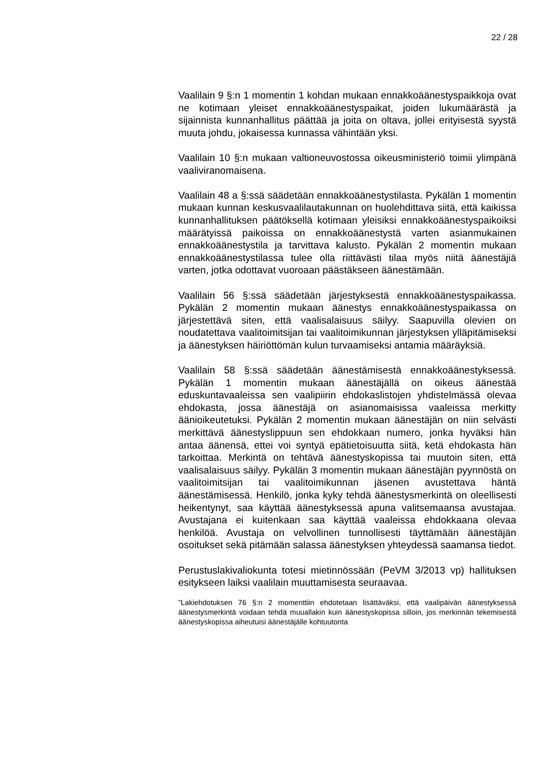22 / 28
Vaalilain 9 §:n 1 momentin 1 kohdan mukaan ennakkoäänestyspaikkoja ovat ne kotimaan yleiset ennakkoäänestyspaikat, joiden lukumäärästä ja sijainnista kunnanhallitus päättää ja joita on oltava, jollei erityisestä syystä muuta johdu, jokaisessa kunnassa vähintään yksi.
Vaalilain 10 §:n mukaan valtioneuvostossa oikeusministeriö toimii ylimpänä vaaliviranomaisena.
Vaalilain 48 a §:ssä säädetään ennakkoäänestystilasta. Pykälän 1 momentin mukaan kunnan keskusvaalilautakunnan on huolehdittava siitä, että kaikissa kunnanhallituksen päätöksellä kotimaan yleisiksi ennakkoäänestyspaikoiksi määrätyissä paikoissa on ennakkoäänestystä varten asianmukainen ennakkoäänestystila ja tarvittava kalusto. Pykälän 2 momentin mukaan ennakkoäänestystilassa tulee olla riittävästi tilaa myös niitä äänestäjiä varten, jotka odottavat vuoroaan päästäkseen äänestämään.
Vaalilain 56 §:ssä säädetään järjestyksestä ennakkoäänestyspaikassa. Pykälän 2 momentin mukaan äänestys ennakkoäänestyspaikassa on järjestettävä siten, että vaalisalaisuus säilyy. Saapuvilla olevien on noudatettava vaalitoimitsijan tai vaalitoimikunnan järjestyksen ylläpitämiseksi ja äänestyksen häiriöttömän kulun turvaamiseksi antamia määräyksiä.
Vaalilain 58 §:ssä säädetään äänestämisestä ennakkoäänestyksessä. Pykälän 1 momentin mukaan äänestäjällä on oikeus äänestää eduskuntavaaleissa sen vaalipiirin ehdokaslistojen yhdistelmässä olevaa ehdokasta, jossa äänestäjä on asianomaisissa vaaleissa merkitty äänioikeutetuksi. Pykälän 2 momentin mukaan äänestäjän on niin selvästi merkittävä äänestyslippuun sen ehdokkaan numero, jonka hyväksi hän antaa äänensä, ettei voi syntyä epätietoisuutta siitä, ketä ehdokasta hän tarkoittaa. Merkintä on tehtävä äänestyskopissa tai muutoin siten, että vaalisalaisuus säilyy. Pykälän 3 momentin mukaan äänestäjän pyynnöstä on vaalitoimitsijan tai vaalitoimikunnan jäsenen avustettava häntä äänestämisessä. Henkilö, jonka kyky tehdä äänestysmerkintä on oleellisesti heikentynyt, saa käyttää äänestyksessä apuna valitsemaansa avustajaa. Avustajana ei kuitenkaan saa käyttää vaaleissa ehdokkaana olevaa henkilöä. Avustaja on velvollinen tunnollisesti täyttämään äänestäjän osoitukset sekä pitämään salassa äänestyksen yhteydessä saamansa tiedot.
Perustuslakivaliokunta totesi mietinnössään (PeVM 3/2013 vp) hallituksen esitykseen laiksi vaalilain muuttamisesta seuraavaa.
”Lakiehdotuksen 76 §:n 2 momenttiin ehdotetaan lisättäväksi, että vaalipäivän äänestyksessä äänestysmerkintä voidaan tehdä muuallakin kuin äänestyskopissa silloin, jos merkinnän tekemisestä äänestyskopissa aiheutuisi äänestäjälle kohtuutonta